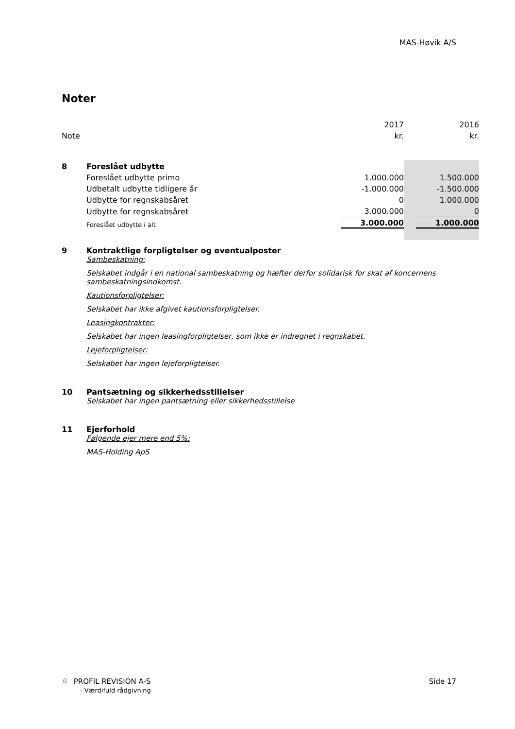MAS-Høvik A/S
Noter
| | | 2017 | | 2016 |
| Note | | kr. | | kr. |
| 8 | Foreslået udbytte | | | |
| | Foreslået udbytte primo | 1.000.000 | | 1.500.000 |
| | Udbetalt udbytte tidligere år | -1.000.000 | | -1.500.000 |
| | Udbytte for regnskabsåret | 0 | | 1.000.000 |
| | Udbytte for regnskabsåret | 3.000.000 | | 0 |
| | Foreslået udbytte i alt | 3.000.000 | | 1.000.000 |
9 Kontraktlige forpligtelser og eventualposter
Sambeskatning:
Selskabet indgår i en national sambeskatning og hæfter derfor solidarisk for skat af koncernens sambeskatningsindkomst.
Kautionsforpligtelser:
Selskabet har ikke afgivet kautionsforpligtelser.
Leasingkontrakter:
Selskabet har ingen leasingforpligtelser, som ikke er indregnet i regnskabet.
Lejeforpligtelser:
Selskabet har ingen lejeforpligtelser.
10 Pantsætning og sikkerhedsstillelser
Selskabet har ingen pantsætning eller sikkerhedsstillelse
11 Ejerforhold
Følgende ejer mere end 5%:
MAS-Holding ApS
R PROFIL REVISION A-S
- Værdifuld rådgivning
Side 17